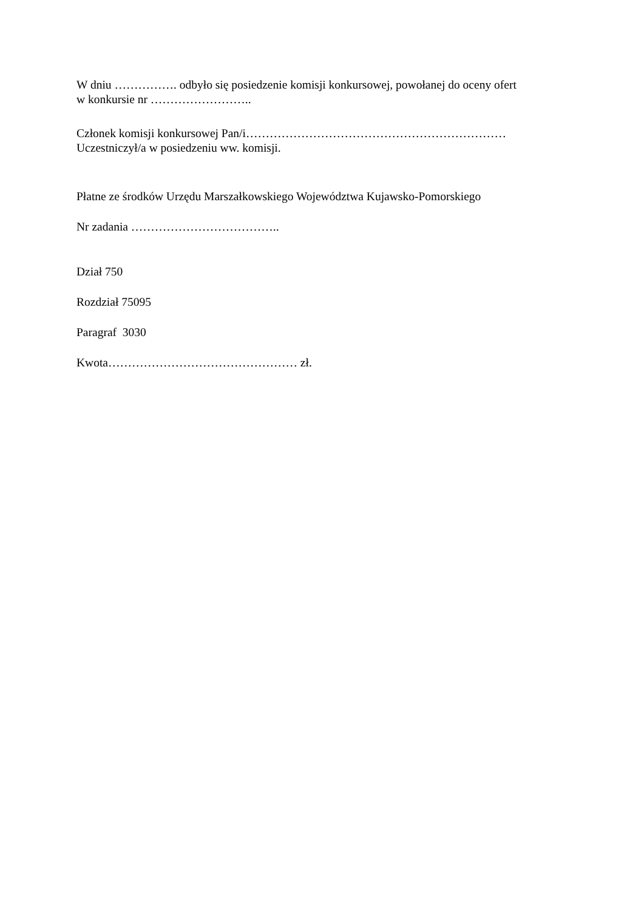W dniu ……………. odbyło się posiedzenie komisji konkursowej, powołanej do oceny ofert
w konkursie nr ……………………..
Członek komisji konkursowej Pan/i…………………………………………………………
Uczestniczył/a w posiedzeniu ww. komisji.
Płatne ze środków Urzędu Marszałkowskiego Województwa Kujawsko-Pomorskiego
Nr zadania ………………………………..
Dział 750
Rozdział 75095
Paragraf 3030
Kwota………………………………………… zł.